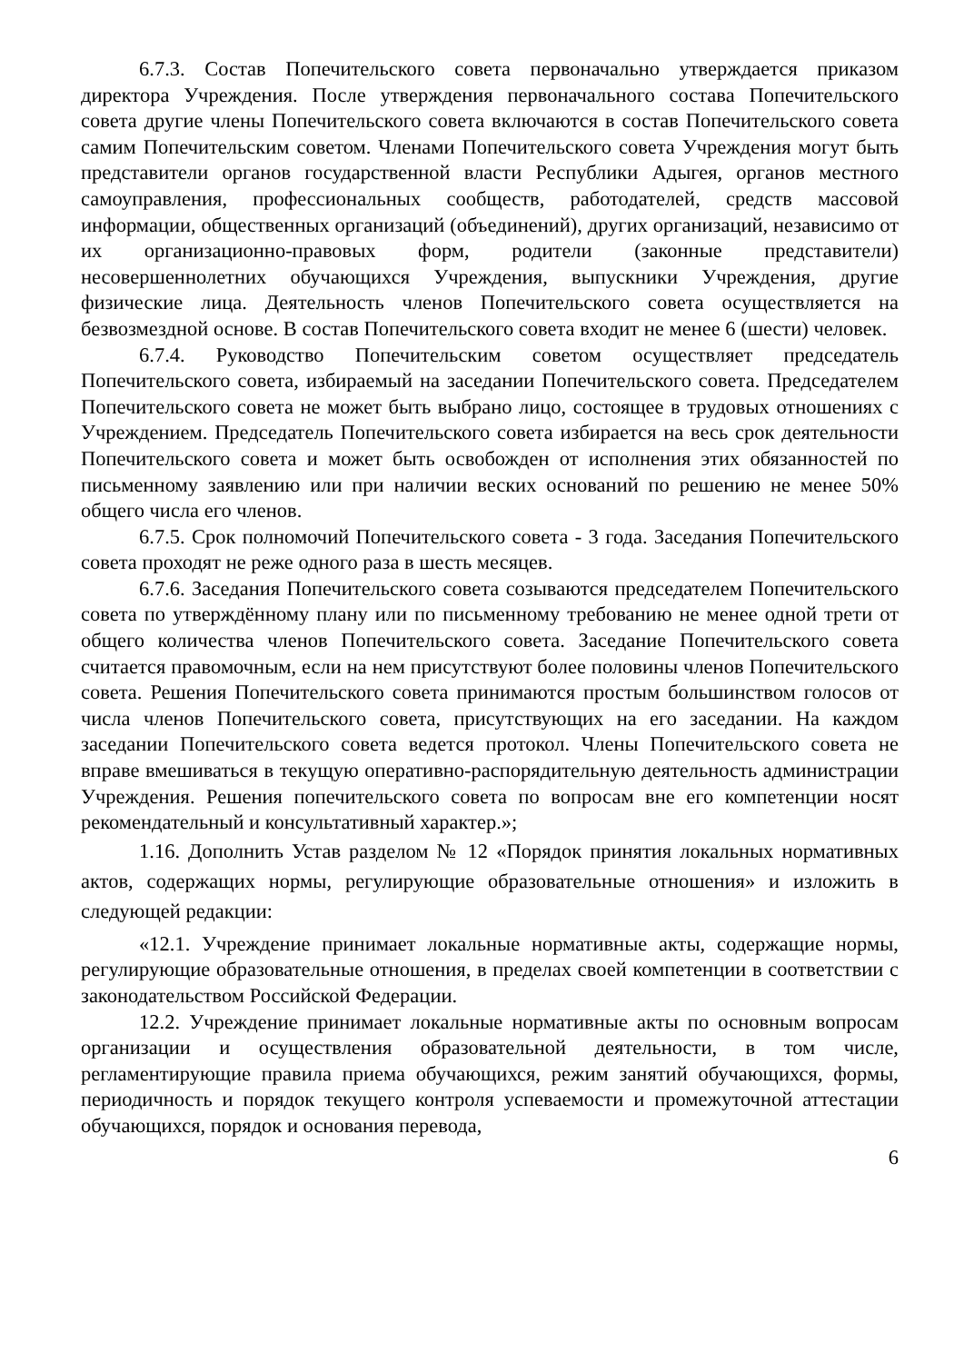6.7.3. Состав Попечительского совета первоначально утверждается приказом директора Учреждения. После утверждения первоначального состава Попечительского совета другие члены Попечительского совета включаются в состав Попечительского совета самим Попечительским советом. Членами Попечительского совета Учреждения могут быть представители органов государственной власти Республики Адыгея, органов местного самоуправления, профессиональных сообществ, работодателей, средств массовой информации, общественных организаций (объединений), других организаций, независимо от их организационно-правовых форм, родители (законные представители) несовершеннолетних обучающихся Учреждения, выпускники Учреждения, другие физические лица. Деятельность членов Попечительского совета осуществляется на безвозмездной основе. В состав Попечительского совета входит не менее 6 (шести) человек.
6.7.4. Руководство Попечительским советом осуществляет председатель Попечительского совета, избираемый на заседании Попечительского совета. Председателем Попечительского совета не может быть выбрано лицо, состоящее в трудовых отношениях с Учреждением. Председатель Попечительского совета избирается на весь срок деятельности Попечительского совета и может быть освобожден от исполнения этих обязанностей по письменному заявлению или при наличии веских оснований по решению не менее 50% общего числа его членов.
6.7.5. Срок полномочий Попечительского совета - 3 года. Заседания Попечительского совета проходят не реже одного раза в шесть месяцев.
6.7.6. Заседания Попечительского совета созываются председателем Попечительского совета по утверждённому плану или по письменному требованию не менее одной трети от общего количества членов Попечительского совета. Заседание Попечительского совета считается правомочным, если на нем присутствуют более половины членов Попечительского совета. Решения Попечительского совета принимаются простым большинством голосов от числа членов Попечительского совета, присутствующих на его заседании. На каждом заседании Попечительского совета ведется протокол. Члены Попечительского совета не вправе вмешиваться в текущую оперативно-распорядительную деятельность администрации Учреждения. Решения попечительского совета по вопросам вне его компетенции носят рекомендательный и консультативный характер.»;
1.16. Дополнить Устав разделом № 12 «Порядок принятия локальных нормативных актов, содержащих нормы, регулирующие образовательные отношения» и изложить в следующей редакции:
«12.1. Учреждение принимает локальные нормативные акты, содержащие нормы, регулирующие образовательные отношения, в пределах своей компетенции в соответствии с законодательством Российской Федерации.
12.2. Учреждение принимает локальные нормативные акты по основным вопросам организации и осуществления образовательной деятельности, в том числе, регламентирующие правила приема обучающихся, режим занятий обучающихся, формы, периодичность и порядок текущего контроля успеваемости и промежуточной аттестации обучающихся, порядок и основания перевода,
6